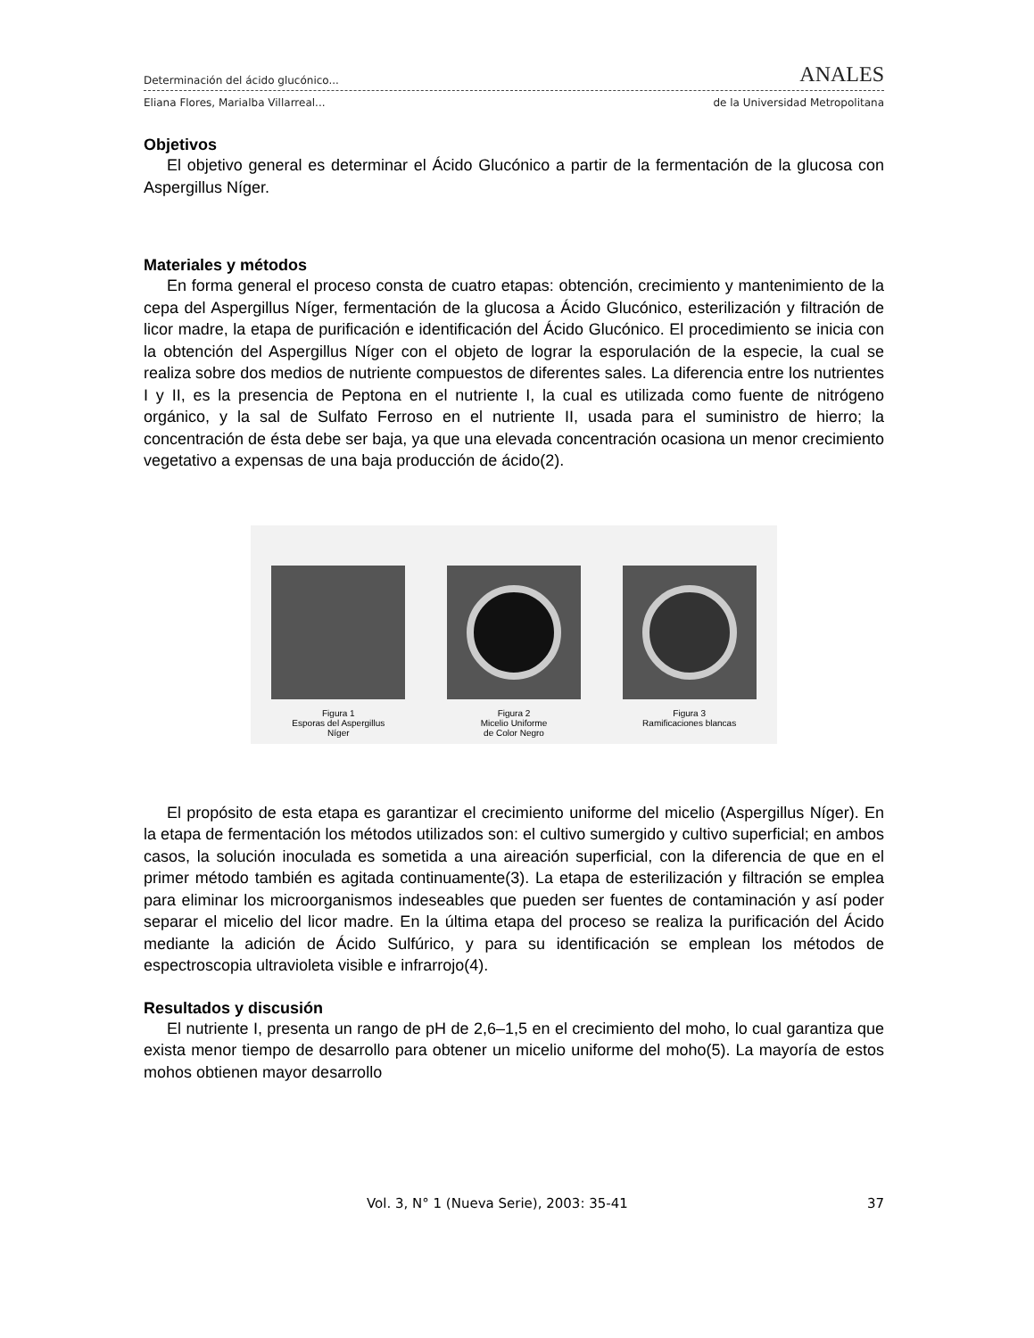Determinación del ácido glucónico... ANALES
Eliana Flores, Marialba Villarreal... de la Universidad Metropolitana
Objetivos
El objetivo general es determinar el Ácido Glucónico a partir de la fermentación de la glucosa con Aspergillus Níger.
Materiales y métodos
En forma general el proceso consta de cuatro etapas: obtención, crecimiento y mantenimiento de la cepa del Aspergillus Níger, fermentación de la glucosa a Ácido Glucónico, esterilización y filtración de licor madre, la etapa de purificación e identificación del Ácido Glucónico. El procedimiento se inicia con la obtención del Aspergillus Níger con el objeto de lograr la esporulación de la especie, la cual se realiza sobre dos medios de nutriente compuestos de diferentes sales. La diferencia entre los nutrientes I y II, es la presencia de Peptona en el nutriente I, la cual es utilizada como fuente de nitrógeno orgánico, y la sal de Sulfato Ferroso en el nutriente II, usada para el suministro de hierro; la concentración de ésta debe ser baja, ya que una elevada concentración ocasiona un menor crecimiento vegetativo a expensas de una baja producción de ácido(2).
Figura 1
Esporas del Aspergillus
Níger
Figura 2
Micelio Uniforme
de Color Negro
Figura 3
Ramificaciones blancas
El propósito de esta etapa es garantizar el crecimiento uniforme del micelio (Aspergillus Níger). En la etapa de fermentación los métodos utilizados son: el cultivo sumergido y cultivo superficial; en ambos casos, la solución inoculada es sometida a una aireación superficial, con la diferencia de que en el primer método también es agitada continuamente(3). La etapa de esterilización y filtración se emplea para eliminar los microorganismos indeseables que pueden ser fuentes de contaminación y así poder separar el micelio del licor madre. En la última etapa del proceso se realiza la purificación del Ácido mediante la adición de Ácido Sulfúrico, y para su identificación se emplean los métodos de espectroscopia ultravioleta visible e infrarrojo(4).
Resultados y discusión
El nutriente I, presenta un rango de pH de 2,6–1,5 en el crecimiento del moho, lo cual garantiza que exista menor tiempo de desarrollo para obtener un micelio uniforme del moho(5). La mayoría de estos mohos obtienen mayor desarrollo
Vol. 3, N° 1 (Nueva Serie), 2003: 35-41 37